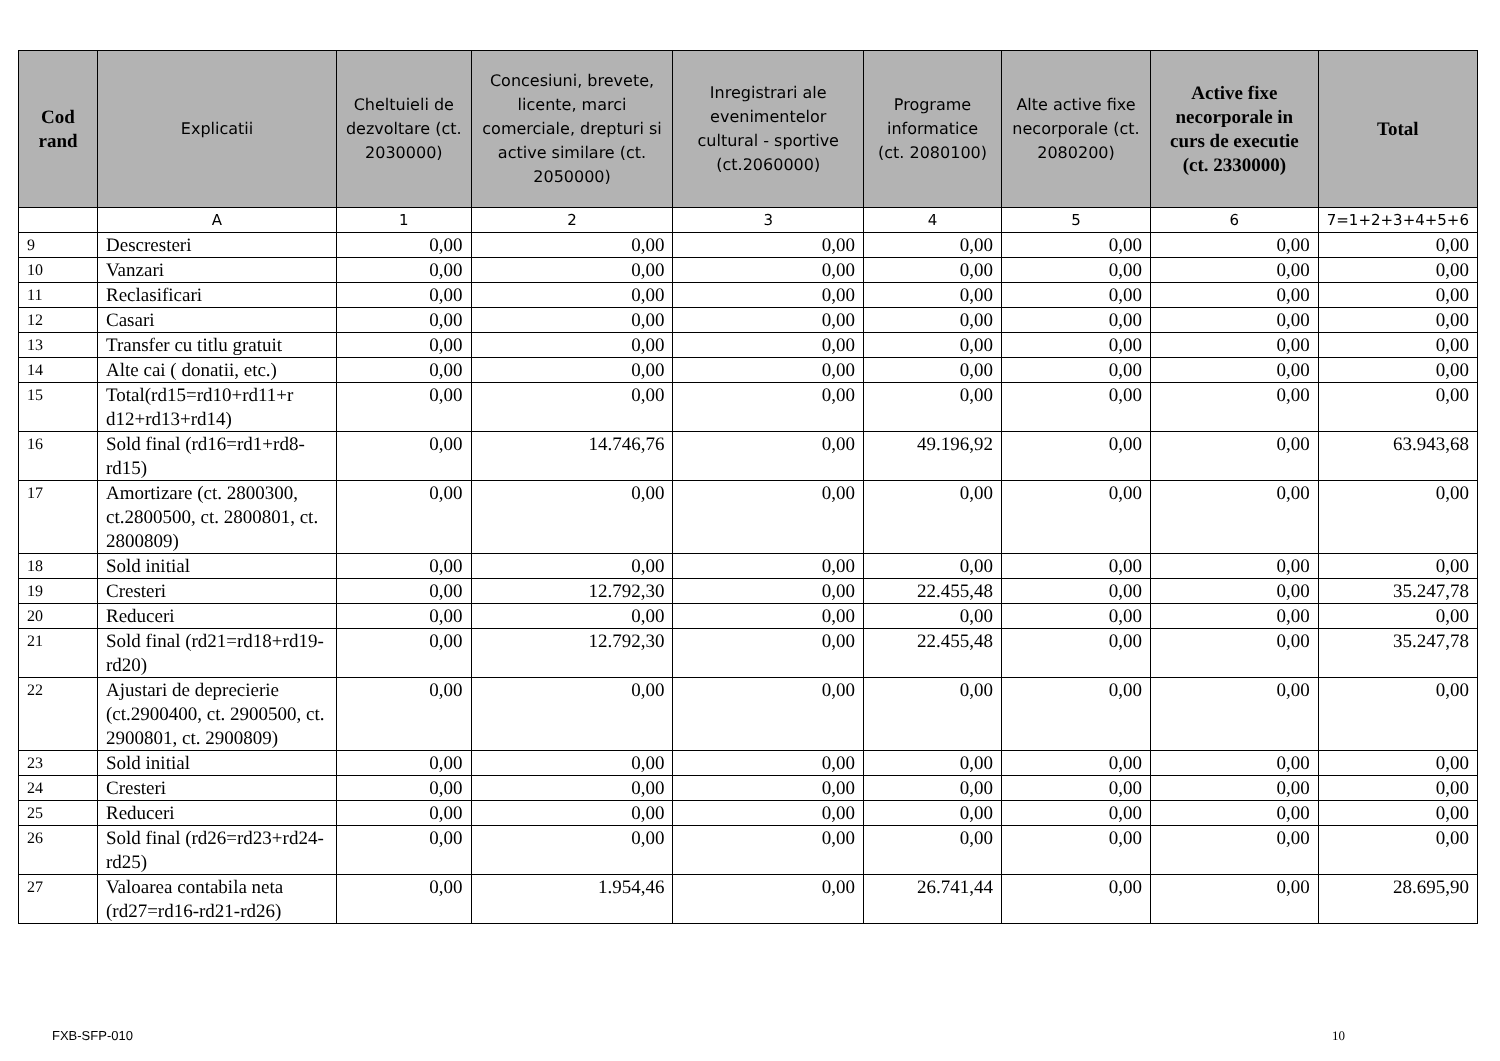| Cod rand | Explicatii | Cheltuieli de dezvoltare (ct. 2030000) | Concesiuni, brevete, licente, marci comerciale, drepturi si active similare (ct. 2050000) | Inregistrari ale evenimentelor cultural - sportive (ct.2060000) | Programe informatice (ct. 2080100) | Alte active fixe necorporale (ct. 2080200) | Active fixe necorporale in curs de executie (ct. 2330000) | Total |
| --- | --- | --- | --- | --- | --- | --- | --- | --- |
| | A | 1 | 2 | 3 | 4 | 5 | 6 | 7=1+2+3+4+5+6 |
| 9 | Descresteri | 0,00 | 0,00 | 0,00 | 0,00 | 0,00 | 0,00 | 0,00 |
| 10 | Vanzari | 0,00 | 0,00 | 0,00 | 0,00 | 0,00 | 0,00 | 0,00 |
| 11 | Reclasificari | 0,00 | 0,00 | 0,00 | 0,00 | 0,00 | 0,00 | 0,00 |
| 12 | Casari | 0,00 | 0,00 | 0,00 | 0,00 | 0,00 | 0,00 | 0,00 |
| 13 | Transfer cu titlu gratuit | 0,00 | 0,00 | 0,00 | 0,00 | 0,00 | 0,00 | 0,00 |
| 14 | Alte cai ( donatii, etc.) | 0,00 | 0,00 | 0,00 | 0,00 | 0,00 | 0,00 | 0,00 |
| 15 | Total(rd15=rd10+rd11+r d12+rd13+rd14) | 0,00 | 0,00 | 0,00 | 0,00 | 0,00 | 0,00 | 0,00 |
| 16 | Sold final (rd16=rd1+rd8-rd15) | 0,00 | 14.746,76 | 0,00 | 49.196,92 | 0,00 | 0,00 | 63.943,68 |
| 17 | Amortizare (ct. 2800300, ct.2800500, ct. 2800801, ct. 2800809) | 0,00 | 0,00 | 0,00 | 0,00 | 0,00 | 0,00 | 0,00 |
| 18 | Sold initial | 0,00 | 0,00 | 0,00 | 0,00 | 0,00 | 0,00 | 0,00 |
| 19 | Cresteri | 0,00 | 12.792,30 | 0,00 | 22.455,48 | 0,00 | 0,00 | 35.247,78 |
| 20 | Reduceri | 0,00 | 0,00 | 0,00 | 0,00 | 0,00 | 0,00 | 0,00 |
| 21 | Sold final (rd21=rd18+rd19-rd20) | 0,00 | 12.792,30 | 0,00 | 22.455,48 | 0,00 | 0,00 | 35.247,78 |
| 22 | Ajustari de deprecierie (ct.2900400, ct. 2900500, ct. 2900801, ct. 2900809) | 0,00 | 0,00 | 0,00 | 0,00 | 0,00 | 0,00 | 0,00 |
| 23 | Sold initial | 0,00 | 0,00 | 0,00 | 0,00 | 0,00 | 0,00 | 0,00 |
| 24 | Cresteri | 0,00 | 0,00 | 0,00 | 0,00 | 0,00 | 0,00 | 0,00 |
| 25 | Reduceri | 0,00 | 0,00 | 0,00 | 0,00 | 0,00 | 0,00 | 0,00 |
| 26 | Sold final (rd26=rd23+rd24-rd25) | 0,00 | 0,00 | 0,00 | 0,00 | 0,00 | 0,00 | 0,00 |
| 27 | Valoarea contabila neta (rd27=rd16-rd21-rd26) | 0,00 | 1.954,46 | 0,00 | 26.741,44 | 0,00 | 0,00 | 28.695,90 |
FXB-SFP-010 10